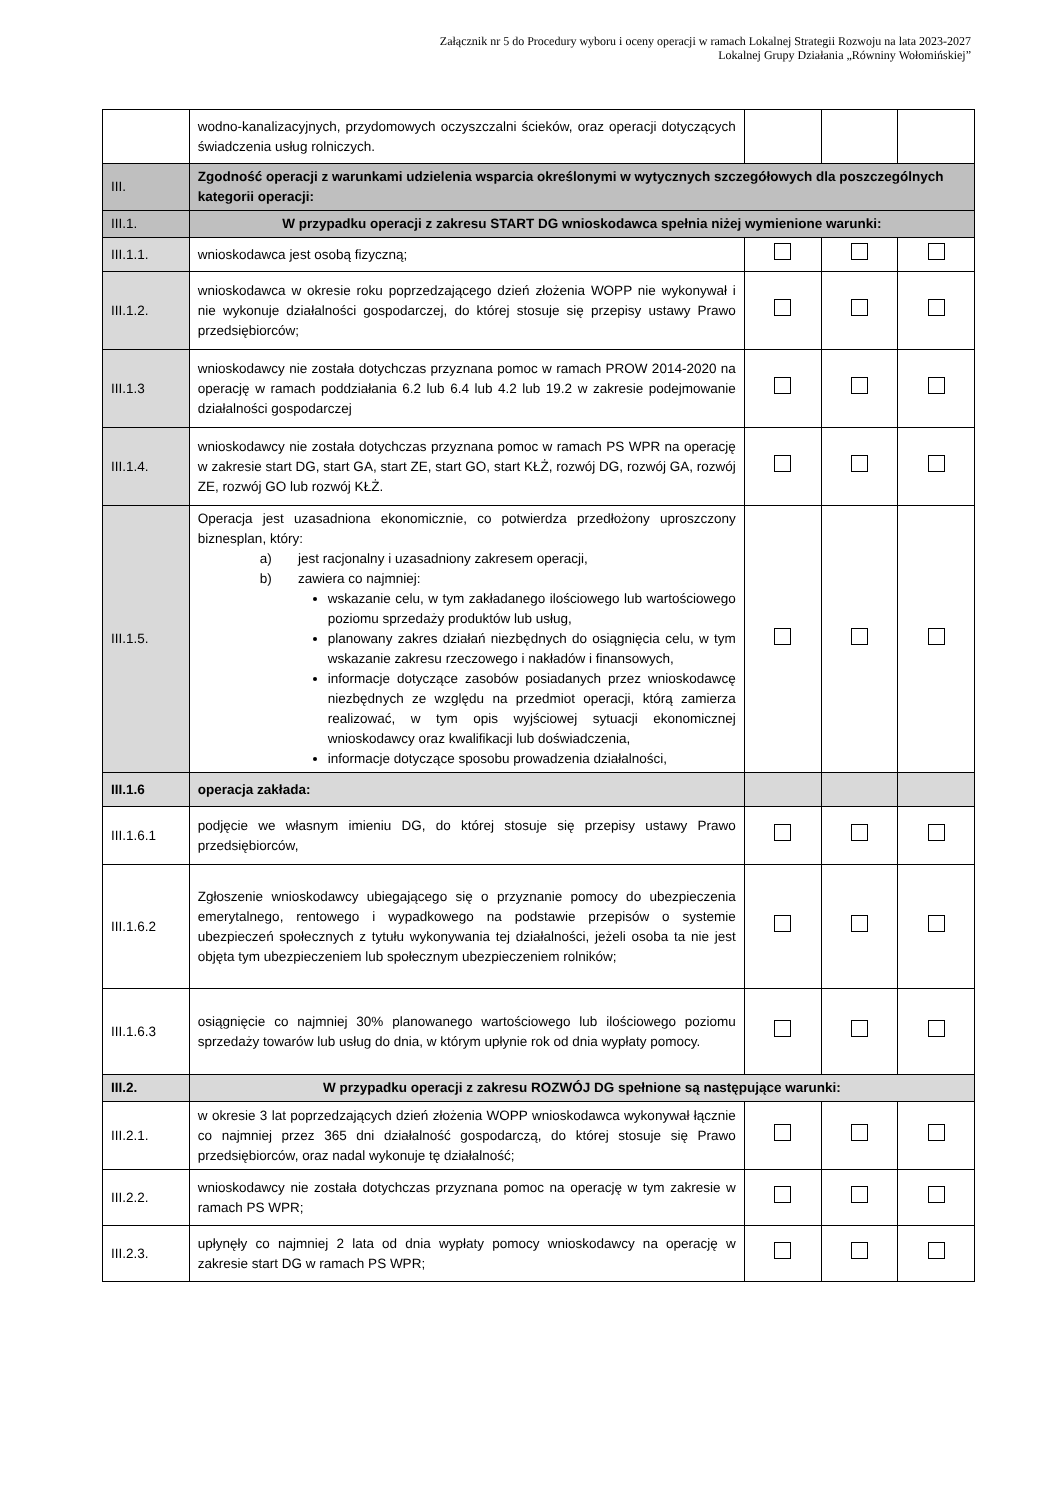Załącznik nr 5 do Procedury wyboru i oceny operacji w ramach Lokalnej Strategii Rozwoju na lata 2023-2027
Lokalnej Grupy Działania „Równiny Wołomińskiej”
| | wodno-kanalizacyjnych, przydomowych oczyszczalni ścieków, oraz operacji dotyczących świadczenia usług rolniczych. | | | |
| III. | Zgodność operacji z warunkami udzielenia wsparcia określonymi w wytycznych szczegółowych dla poszczególnych kategorii operacji: | | | |
| III.1. | W przypadku operacji z zakresu START DG wnioskodawca spełnia niżej wymienione warunki: | | | |
| III.1.1. | wnioskodawca jest osobą fizyczną; | | | |
| III.1.2. | wnioskodawca w okresie roku poprzedzającego dzień złożenia WOPP nie wykonywał i nie wykonuje działalności gospodarczej, do której stosuje się przepisy ustawy Prawo przedsiębiorców; | | | |
| III.1.3 | wnioskodawcy nie została dotychczas przyznana pomoc w ramach PROW 2014-2020 na operację w ramach poddziałania 6.2 lub 6.4 lub 4.2 lub 19.2 w zakresie podejmowanie działalności gospodarczej | | | |
| III.1.4. | wnioskodawcy nie została dotychczas przyznana pomoc w ramach PS WPR na operację w zakresie start DG, start GA, start ZE, start GO, start KŁŻ, rozwój DG, rozwój GA, rozwój ZE, rozwój GO lub rozwój KŁŻ. | | | |
| III.1.5. | Operacja jest uzasadniona ekonomicznie, co potwierdza przedłożony uproszczony biznesplan, który: a) jest racjonalny i uzasadniony zakresem operacji, b) zawiera co najmniej: wskazanie celu, w tym zakładanego ilościowego lub wartościowego poziomu sprzedaży produktów lub usług, planowany zakres działań niezbędnych do osiągnięcia celu, w tym wskazanie zakresu rzeczowego i nakładów i finansowych, informacje dotyczące zasobów posiadanych przez wnioskodawcę niezbędnych ze względu na przedmiot operacji, którą zamierza realizować, w tym opis wyjściowej sytuacji ekonomicznej wnioskodawcy oraz kwalifikacji lub doświadczenia, informacje dotyczące sposobu prowadzenia działalności, | | | |
| III.1.6 | operacja zakłada: | | | |
| III.1.6.1 | podjęcie we własnym imieniu DG, do której stosuje się przepisy ustawy Prawo przedsiębiorców, | | | |
| III.1.6.2 | Zgłoszenie wnioskodawcy ubiegającego się o przyznanie pomocy do ubezpieczenia emerytalnego, rentowego i wypadkowego na podstawie przepisów o systemie ubezpieczeń społecznych z tytułu wykonywania tej działalności, jeżeli osoba ta nie jest objęta tym ubezpieczeniem lub społecznym ubezpieczeniem rolników; | | | |
| III.1.6.3 | osiągnięcie co najmniej 30% planowanego wartościowego lub ilościowego poziomu sprzedaży towarów lub usług do dnia, w którym upłynie rok od dnia wypłaty pomocy. | | | |
| III.2. | W przypadku operacji z zakresu ROZWÓJ DG spełnione są następujące warunki: | | | |
| III.2.1. | w okresie 3 lat poprzedzających dzień złożenia WOPP wnioskodawca wykonywał łącznie co najmniej przez 365 dni działalność gospodarczą, do której stosuje się Prawo przedsiębiorców, oraz nadal wykonuje tę działalność; | | | |
| III.2.2. | wnioskodawcy nie została dotychczas przyznana pomoc na operację w tym zakresie w ramach PS WPR; | | | |
| III.2.3. | upłynęły co najmniej 2 lata od dnia wypłaty pomocy wnioskodawcy na operację w zakresie start DG w ramach PS WPR; | | | |